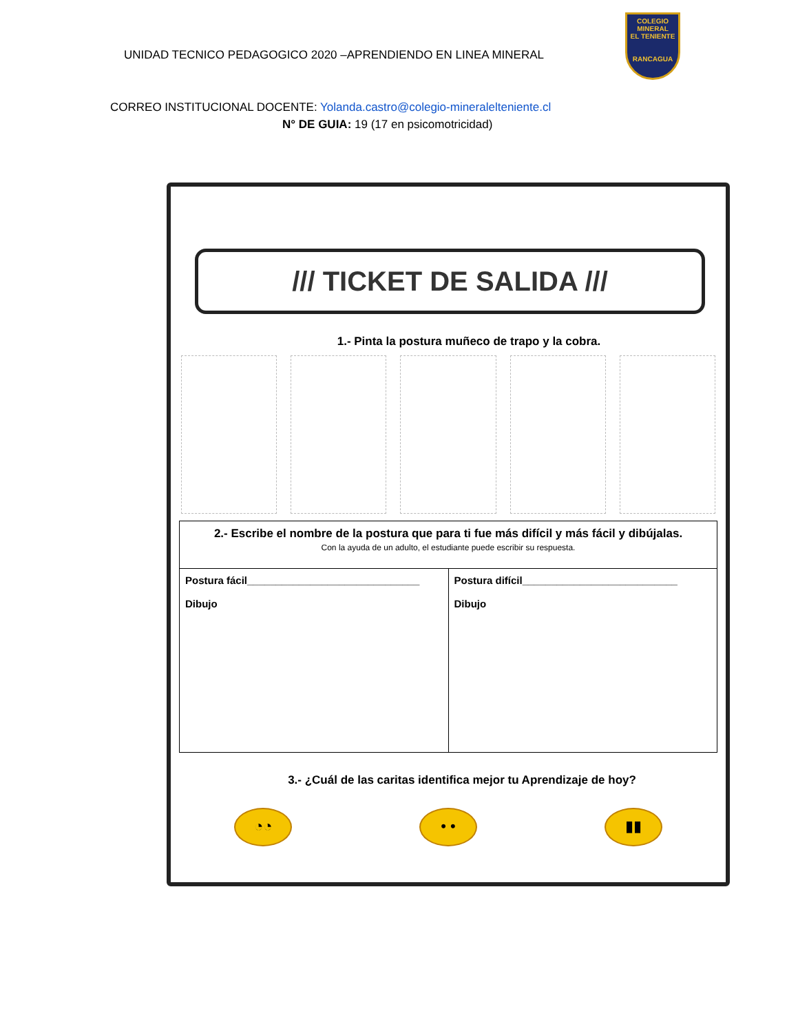UNIDAD TECNICO PEDAGOGICO 2020 –APRENDIENDO EN LINEA MINERAL
COLEGIO
MINERAL
EL TENIENTE
RANCAGUA
CORREO INSTITUCIONAL DOCENTE: Yolanda.castro@colegio-mineralelteniente.cl
N° DE GUIA: 19 (17 en psicomotricidad)
/// TICKET DE SALIDA ///
1.- Pinta la postura muñeco de trapo y la cobra.
| 2.- Escribe el nombre de la postura que para ti fue más difícil y más fácil y dibújalas. Con la ayuda de un adulto, el estudiante puede escribir su respuesta. | |
| Postura fácil______________________________ Dibujo | Postura difícil___________________________ Dibujo |
3.- ¿Cuál de las caritas identifica mejor tu Aprendizaje de hoy?
◔◔ • • ▮▮